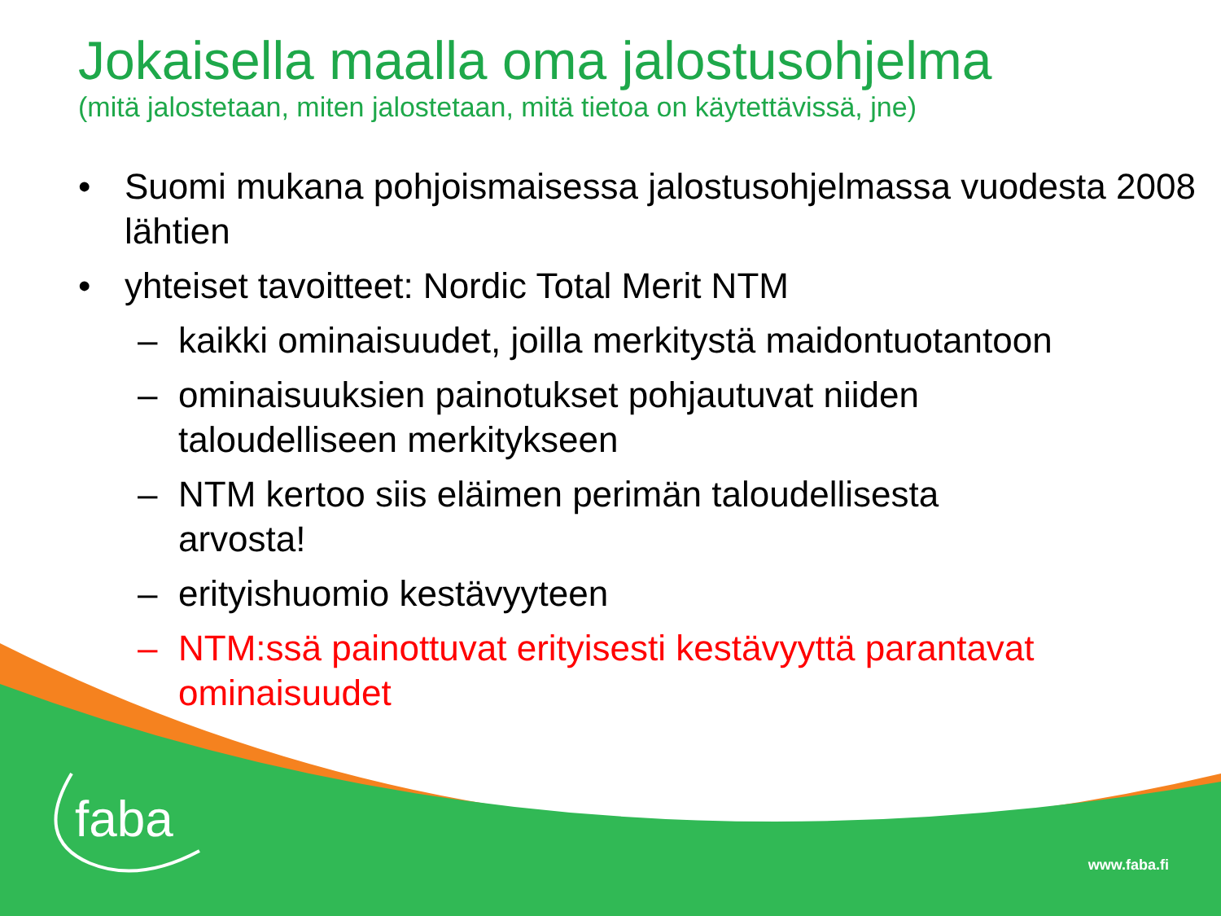Jokaisella maalla oma jalostusohjelma
(mitä jalostetaan, miten jalostetaan, mitä tietoa on käytettävissä, jne)
• Suomi mukana pohjoismaisessa jalostusohjelmassa vuodesta 2008 lähtien
• yhteiset tavoitteet: Nordic Total Merit NTM
– kaikki ominaisuudet, joilla merkitystä maidontuotantoon
– ominaisuuksien painotukset pohjautuvat niiden
taloudelliseen merkitykseen
– NTM kertoo siis eläimen perimän taloudellisesta
arvosta!
– erityishuomio kestävyyteen
– NTM:ssä painottuvat erityisesti kestävyyttä parantavat
ominaisuudet
faba
www.faba.fi